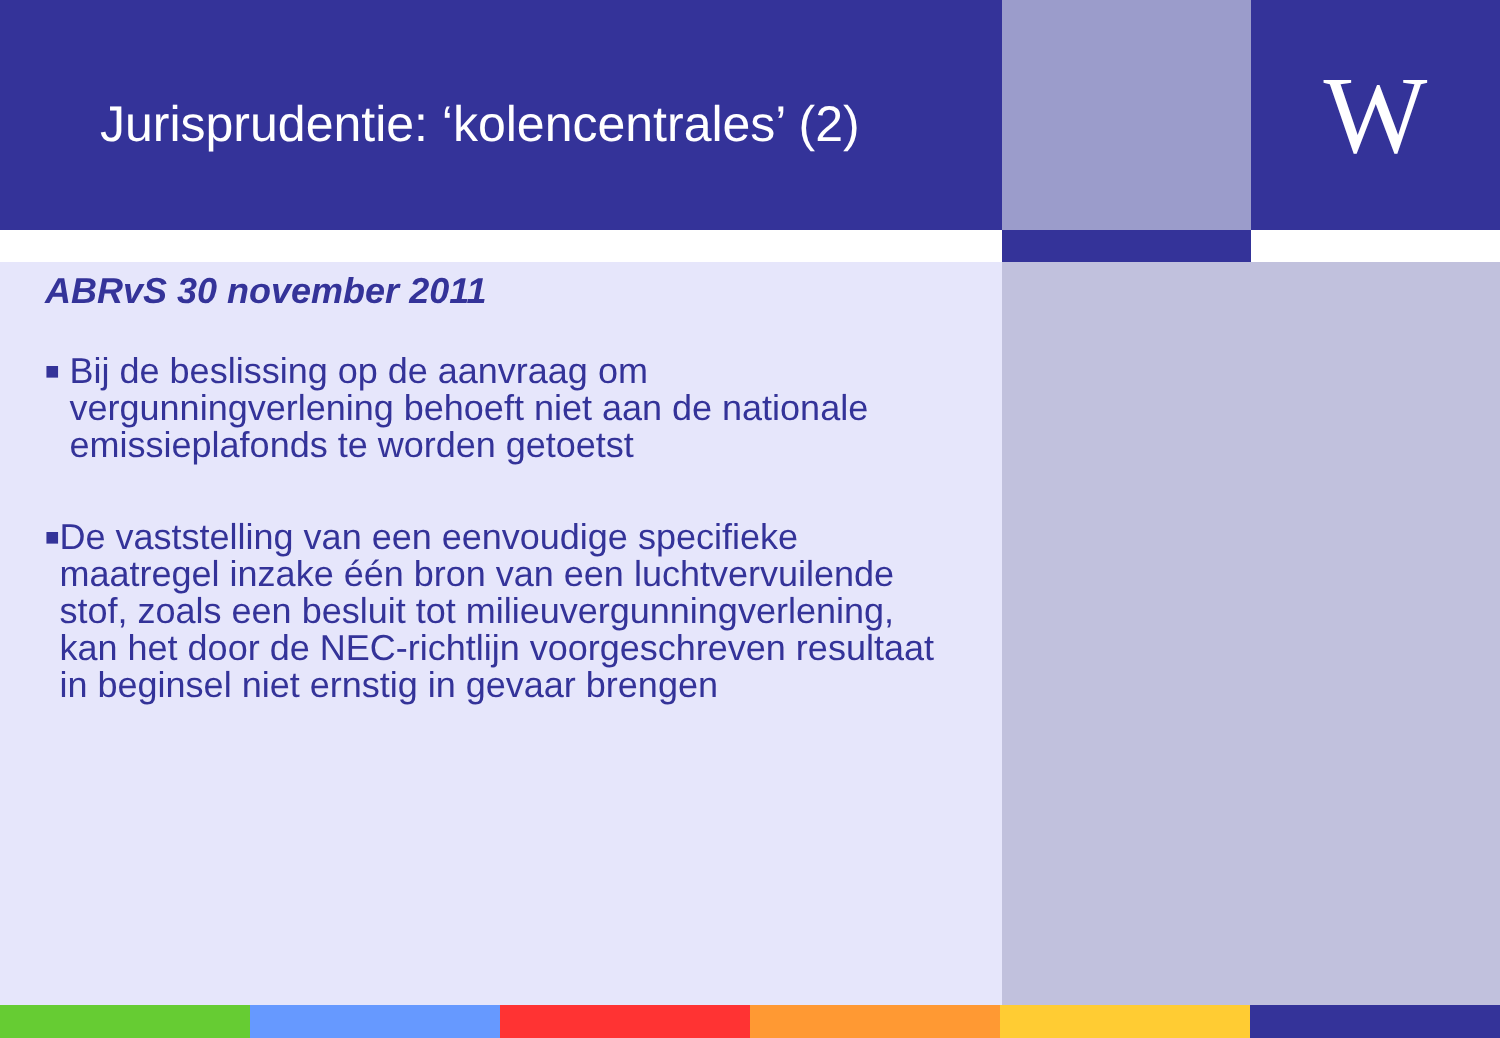Jurisprudentie: ‘kolencentrales’ (2)
W
ABRvS 30 november 2011
■ Bij de beslissing op de aanvraag om vergunningverlening behoeft niet aan de nationale emissieplafonds te worden getoetst
■ De vaststelling van een eenvoudige specifieke maatregel inzake één bron van een luchtvervuilende stof, zoals een besluit tot milieuvergunningverlening, kan het door de NEC-richtlijn voorgeschreven resultaat in beginsel niet ernstig in gevaar brengen